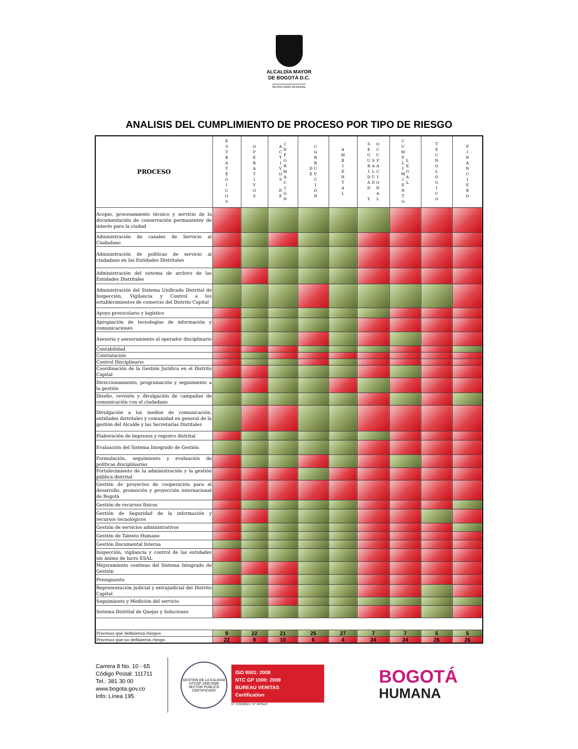ALCALDÍA MAYOR
DE BOGOTÁ D.C.
SECRETARÍA GENERAL
ANALISIS DEL CUMPLIMIENTO DE PROCESO POR TIPO DE RIESGO
| PROCESO | ESTRATÉGICOS | OPERATIVOS | ACTIVOS DE INFORMACIÓN | DE CORRUPCIÓN | AMBIENTAL | SEGURIDAD Y SALUD OCUPACIONAL | CUMPLIMIENTO LEGAL | TECNOLÓGICO | FINANCIERO |
| --- | --- | --- | --- | --- | --- | --- | --- | --- | --- |
| Acopio, procesamiento técnico y servicio de la documentación de conservación permanentey de interés para la ciudad | | | | | | | | | |
| Administración de canales de Servicio al Ciudadano | | | | | | | | | |
| Administración de políticas de servicio al ciudadano en las Entidades Distritales | | | | | | | | | |
| Administración del sistema de archivo de las Entidades Distritales | | | | | | | | | |
| Administración del Sistema Unificado Distrital de Inspección, Vigilancia y Control a los establecimientos de comercio del Distrito Capital | | | | | | | | | |
| Apoyo protocolario y logístico | | | | | | | | | |
| Apropiación de tecnologías de información y comunicaciones | | | | | | | | | |
| Asesoria y asesoramiento al operador disciplinario | | | | | | | | | |
| Contabilidad | | | | | | | | | |
| Contratación | | | | | | | | | |
| Control Disciplinario | | | | | | | | | |
| Coordinación de la Gestión Jurídica en el Distrito Capital | | | | | | | | | |
| Direccionamiento, programación y seguimiento a la gestión | | | | | | | | | |
| Diseño, revisión y divulgación de campañas de comunicación con el ciudadano | | | | | | | | | |
| Divulgación a los medios de comunicación, entidades distritales y comunidad en general de la gestión del Alcalde y las Secretarías Distitales | | | | | | | | | |
| Elaboración de impresos y registro distrital | | | | | | | | | |
| Evaluación del Sistema Integrado de Gestión | | | | | | | | | |
| Formulación, seguimiento y evaluación de políticas disciplinarias | | | | | | | | | |
| Fortalecimiento de la administración y la gestión pública distrital | | | | | | | | | |
| Gestión de proyectos de cooperación para el desarrollo, promoción y proyección internacional de Bogotá | | | | | | | | | |
| Gestión de recursos físicos | | | | | | | | | |
| Gestión de Seguridad de la información y recursos tecnológicos | | | | | | | | | |
| Gestión de servicios administrativos | | | | | | | | | |
| Gestión de Talento Humano | | | | | | | | | |
| Gestión Documental Interna | | | | | | | | | |
| Inspección, vigilancia y control de las entidades sin ánimo de lucro ESAL | | | | | | | | | |
| Mejoramiento continuo del Sistema Integrado de Gestión | | | | | | | | | |
| Presupuesto | | | | | | | | | |
| Representación judicial y extrajudicial del Distrito Capital | | | | | | | | | |
| Seguimiento y Medición del servicio | | | | | | | | | |
| Sistema Distrital de Quejas y Soluciones | | | | | | | | | |
| Procesos que definieron riesgos | 9 | 22 | 21 | 25 | 27 | 7 | 7 | 5 | 5 |
| Procesos que no definieron riesgo | 22 | 9 | 10 | 6 | 4 | 24 | 24 | 26 | 26 |
Carrera 8 No. 10 - 65
Código Postal: 111711
Tel.: 381 30 00
www.bogota.gov.co
Info: Línea 195
GESTIÓN DE LA CALIDAD NTCGP 1000:2009 SECTOR PÚBLICO
CERTIFICADO
ISO 9001: 2008
NTC GP 1000: 2009
BUREAU VERITAS
Certification
N° CO232624 / N° GP0113
BOGOTÁ
HUMANA